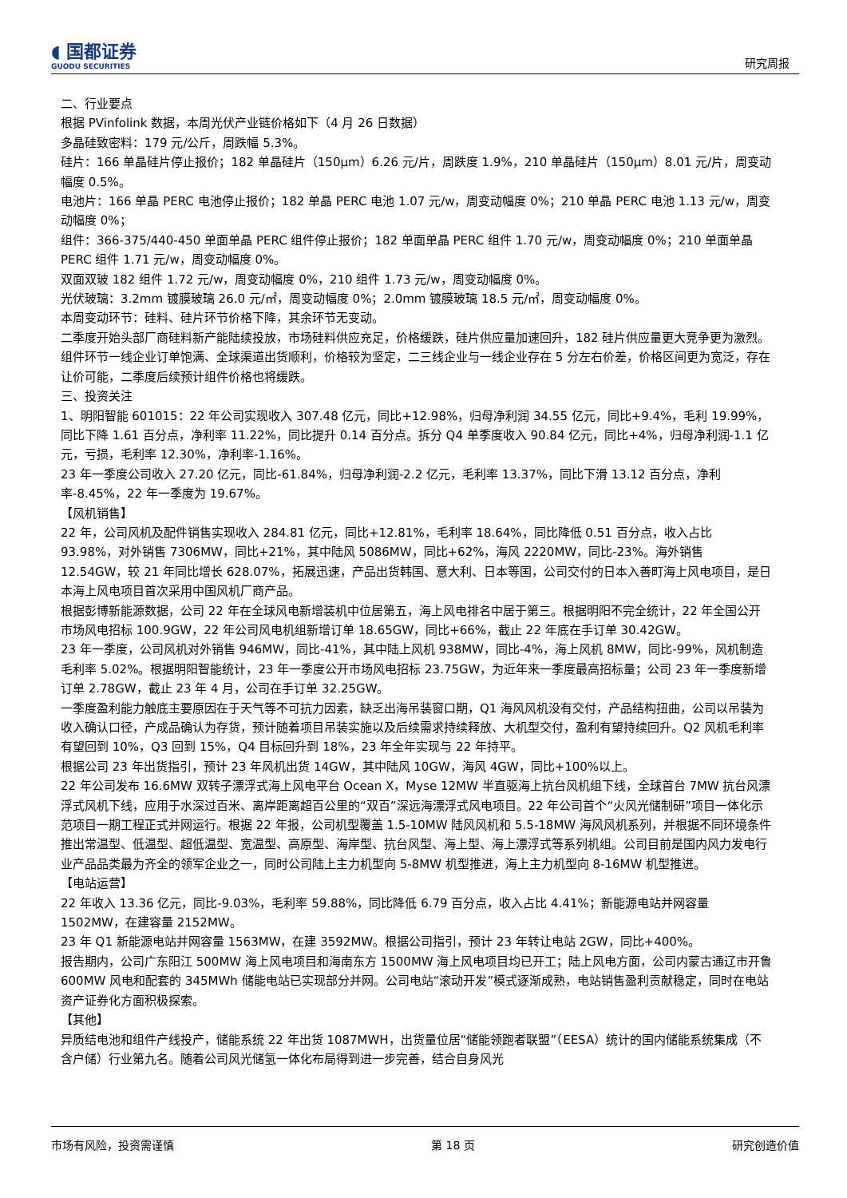◖ 国都证券
GUODU SECURITIES
研究周报
二、行业要点
根据 PVinfolink 数据，本周光伏产业链价格如下（4 月 26 日数据）
多晶硅致密料：179 元/公斤，周跌幅 5.3%。
硅片：166 单晶硅片停止报价；182 单晶硅片（150μm）6.26 元/片，周跌度 1.9%，210 单晶硅片（150μm）8.01 元/片，周变动幅度 0.5%。
电池片：166 单晶 PERC 电池停止报价；182 单晶 PERC 电池 1.07 元/w，周变动幅度 0%；210 单晶 PERC 电池 1.13 元/w，周变动幅度 0%；
组件：366-375/440-450 单面单晶 PERC 组件停止报价；182 单面单晶 PERC 组件 1.70 元/w，周变动幅度 0%；210 单面单晶 PERC 组件 1.71 元/w，周变动幅度 0%。
双面双玻 182 组件 1.72 元/w，周变动幅度 0%，210 组件 1.73 元/w，周变动幅度 0%。
光伏玻璃：3.2mm 镀膜玻璃 26.0 元/㎡，周变动幅度 0%；2.0mm 镀膜玻璃 18.5 元/㎡，周变动幅度 0%。
本周变动环节：硅料、硅片环节价格下降，其余环节无变动。
二季度开始头部厂商硅料新产能陆续投放，市场硅料供应充足，价格缓跌，硅片供应量加速回升，182 硅片供应量更大竞争更为激烈。组件环节一线企业订单饱满、全球渠道出货顺利，价格较为坚定，二三线企业与一线企业存在 5 分左右价差，价格区间更为宽泛，存在让价可能，二季度后续预计组件价格也将缓跌。
三、投资关注
1、明阳智能 601015：22 年公司实现收入 307.48 亿元，同比+12.98%，归母净利润 34.55 亿元，同比+9.4%，毛利 19.99%，同比下降 1.61 百分点，净利率 11.22%，同比提升 0.14 百分点。拆分 Q4 单季度收入 90.84 亿元，同比+4%，归母净利润-1.1 亿元，亏损，毛利率 12.30%，净利率-1.16%。
23 年一季度公司收入 27.20 亿元，同比-61.84%，归母净利润-2.2 亿元，毛利率 13.37%，同比下滑 13.12 百分点，净利率-8.45%，22 年一季度为 19.67%。
【风机销售】
22 年，公司风机及配件销售实现收入 284.81 亿元，同比+12.81%，毛利率 18.64%，同比降低 0.51 百分点，收入占比 93.98%，对外销售 7306MW，同比+21%，其中陆风 5086MW，同比+62%，海风 2220MW，同比-23%。海外销售 12.54GW，较 21 年同比增长 628.07%，拓展迅速，产品出货韩国、意大利、日本等国，公司交付的日本入善町海上风电项目，是日本海上风电项目首次采用中国风机厂商产品。
根据彭博新能源数据，公司 22 年在全球风电新增装机中位居第五，海上风电排名中居于第三。根据明阳不完全统计，22 年全国公开市场风电招标 100.9GW，22 年公司风电机组新增订单 18.65GW，同比+66%，截止 22 年底在手订单 30.42GW。
23 年一季度，公司风机对外销售 946MW，同比-41%，其中陆上风机 938MW，同比-4%，海上风机 8MW，同比-99%，风机制造毛利率 5.02%。根据明阳智能统计，23 年一季度公开市场风电招标 23.75GW，为近年来一季度最高招标量；公司 23 年一季度新增订单 2.78GW，截止 23 年 4 月，公司在手订单 32.25GW。
一季度盈利能力触底主要原因在于天气等不可抗力因素，缺乏出海吊装窗口期，Q1 海风风机没有交付，产品结构扭曲，公司以吊装为收入确认口径，产成品确认为存货，预计随着项目吊装实施以及后续需求持续释放、大机型交付，盈利有望持续回升。Q2 风机毛利率有望回到 10%，Q3 回到 15%，Q4 目标回升到 18%，23 年全年实现与 22 年持平。
根据公司 23 年出货指引，预计 23 年风机出货 14GW，其中陆风 10GW，海风 4GW，同比+100%以上。
22 年公司发布 16.6MW 双转子漂浮式海上风电平台 Ocean X，Myse 12MW 半直驱海上抗台风机组下线，全球首台 7MW 抗台风漂浮式风机下线，应用于水深过百米、离岸距离超百公里的“双百”深远海漂浮式风电项目。22 年公司首个“火风光储制研”项目一体化示范项目一期工程正式并网运行。根据 22 年报，公司机型覆盖 1.5-10MW 陆风风机和 5.5-18MW 海风风机系列，并根据不同环境条件推出常温型、低温型、超低温型、宽温型、高原型、海岸型、抗台风型、海上型、海上漂浮式等系列机组。公司目前是国内风力发电行业产品品类最为齐全的领军企业之一，同时公司陆上主力机型向 5-8MW 机型推进，海上主力机型向 8-16MW 机型推进。
【电站运营】
22 年收入 13.36 亿元，同比-9.03%，毛利率 59.88%，同比降低 6.79 百分点，收入占比 4.41%；新能源电站并网容量 1502MW，在建容量 2152MW。
23 年 Q1 新能源电站并网容量 1563MW，在建 3592MW。根据公司指引，预计 23 年转让电站 2GW，同比+400%。
报告期内，公司广东阳江 500MW 海上风电项目和海南东方 1500MW 海上风电项目均已开工；陆上风电方面，公司内蒙古通辽市开鲁 600MW 风电和配套的 345MWh 储能电站已实现部分并网。公司电站“滚动开发”模式逐渐成熟，电站销售盈利贡献稳定，同时在电站资产证券化方面积极探索。
【其他】
异质结电池和组件产线投产，储能系统 22 年出货 1087MWH，出货量位居“储能领跑者联盟”（EESA）统计的国内储能系统集成（不含户储）行业第九名。随着公司风光储氢一体化布局得到进一步完善，结合自身风光
市场有风险，投资需谨慎 第 18 页 研究创造价值